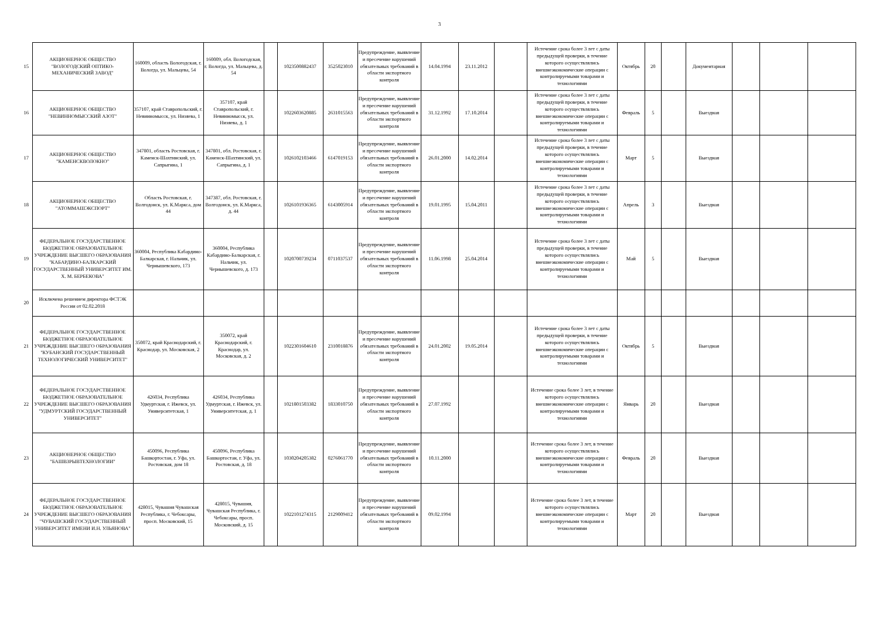3
| 15 | АКЦИОНЕРНОЕ ОБЩЕСТВО "ВОЛОГОДСКИЙ ОПТИКО-МЕХАНИЧЕСКИЙ ЗАВОД" | 160009, область Вологодская, г. Вологда, ул. Мальцева, 54 | 160009, обл. Вологодская, г. Вологда, ул. Мальцева, д. 54 | | 1023500882437 | 3525023010 | Предупреждение, выявление и пресечение нарушений обязательных требований в области экспортного контроля | 14.04.1994 | 23.11.2012 | | Истечение срока более 3 лет с даты предыдущей проверки, в течение которого осуществлялись внешнеэкономические операции с контролируемыми товарами и технологиями | Октябрь | 20 | | Документарная | | | |
| 16 | АКЦИОНЕРНОЕ ОБЩЕСТВО "НЕВИННОМЫССКИЙ АЗОТ" | 357107, край Ставропольский, г. Невинномысск, ул. Низяева, 1 | 357107, край Ставропольский, г. Невинномысск, ул. Низяева, д. 1 | | 1022603620885 | 2631015563 | Предупреждение, выявление и пресечение нарушений обязательных требований в области экспортного контроля | 31.12.1992 | 17.10.2014 | | Истечение срока более 3 лет с даты предыдущей проверки, в течение которого осуществлялись внешнеэкономические операции с контролируемыми товарами и технологиями | Февраль | 5 | | Выездная | | | |
| 17 | АКЦИОНЕРНОЕ ОБЩЕСТВО "КАМЕНСКВОЛОКНО" | 347801, область Ростовская, г. Каменск-Шахтинский, ул. Сапрыгина, 1 | 347801, обл. Ростовская, г. Каменск-Шахтинский, ул. Сапрыгина, д. 1 | | 1026102103466 | 6147019153 | Предупреждение, выявление и пресечение нарушений обязательных требований в области экспортного контроля | 26.01.2000 | 14.02.2014 | | Истечение срока более 3 лет с даты предыдущей проверки, в течение которого осуществлялись внешнеэкономические операции с контролируемыми товарами и технологиями | Март | 5 | | Выездная | | | |
| 18 | АКЦИОНЕРНОЕ ОБЩЕСТВО "АТОММАШЭКСПОРТ" | Область Ростовская, г. Волгодонск, ул. К.Маркса, дом 44 | 347387, обл. Ростовская, г. Волгодонск, ул. К.Маркса, д. 44 | | 1026101936365 | 6143005914 | Предупреждение, выявление и пресечение нарушений обязательных требований в области экспортного контроля | 19.01.1995 | 15.04.2011 | | Истечение срока более 3 лет с даты предыдущей проверки, в течение которого осуществлялись внешнеэкономические операции с контролируемыми товарами и технологиями | Апрель | 3 | | Выездная | | | |
| 19 | ФЕДЕРАЛЬНОЕ ГОСУДАРСТВЕННОЕ БЮДЖЕТНОЕ ОБРАЗОВАТЕЛЬНОЕ УЧРЕЖДЕНИЕ ВЫСШЕГО ОБРАЗОВАНИЯ "КАБАРДИНО-БАЛКАРСКИЙ ГОСУДАРСТВЕННЫЙ УНИВЕРСИТЕТ ИМ. Х. М. БЕРБЕКОВА" | 360004, Республика Кабардино-Балкарская, г. Нальчик, ул. Чернышевского, 173 | 360004, Республика Кабардино-Балкарская, г. Нальчик, ул. Чернышевского, д. 173 | | 1020700739234 | 0711037537 | Предупреждение, выявление и пресечение нарушений обязательных требований в области экспортного контроля | 11.06.1998 | 25.04.2014 | | Истечение срока более 3 лет с даты предыдущей проверки, в течение которого осуществлялись внешнеэкономические операции с контролируемыми товарами и технологиями | Май | 5 | | Выездная | | | |
| 20 | Исключена решением директора ФСТЭК России от 02.02.2018 | | | | | | | | | | | | | | | | | |
| 21 | ФЕДЕРАЛЬНОЕ ГОСУДАРСТВЕННОЕ БЮДЖЕТНОЕ ОБРАЗОВАТЕЛЬНОЕ УЧРЕЖДЕНИЕ ВЫСШЕГО ОБРАЗОВАНИЯ "КУБАНСКИЙ ГОСУДАРСТВЕННЫЙ ТЕХНОЛОГИЧЕСКИЙ УНИВЕРСИТЕТ" | 350072, край Краснодарский, г. Краснодар, ул. Московская, 2 | 350072, край Краснодарский, г. Краснодар, ул. Московская, д. 2 | | 1022301604610 | 2310018876 | Предупреждение, выявление и пресечение нарушений обязательных требований в области экспортного контроля | 24.01.2002 | 19.05.2014 | | Истечение срока более 3 лет с даты предыдущей проверки, в течение которого осуществлялись внешнеэкономические операции с контролируемыми товарами и технологиями | Октябрь | 5 | | Выездная | | | |
| 22 | ФЕДЕРАЛЬНОЕ ГОСУДАРСТВЕННОЕ БЮДЖЕТНОЕ ОБРАЗОВАТЕЛЬНОЕ УЧРЕЖДЕНИЕ ВЫСШЕГО ОБРАЗОВАНИЯ "УДМУРТСКИЙ ГОСУДАРСТВЕННЫЙ УНИВЕРСИТЕТ" | 426034, Республика Удмуртская, г. Ижевск, ул. Университетская, 1 | 426034, Республика Удмуртская, г. Ижевск, ул. Университетская, д. 1 | | 1021801503382 | 1833010750 | Предупреждение, выявление и пресечение нарушений обязательных требований в области экспортного контроля | 27.07.1992 | | | Истечение срока более 3 лет, в течение которого осуществлялись внешнеэкономические операции с контролируемыми товарами и технологиями | Январь | 20 | | Выездная | | | |
| 23 | АКЦИОНЕРНОЕ ОБЩЕСТВО "БАШВЗРЫВТЕХНОЛОГИИ" | 450096, Республика Башкортостан, г. Уфа, ул. Ростовская, дом 18 | 450096, Республика Башкортостан, г. Уфа, ул. Ростовская, д. 18 | | 1030204205382 | 0276061770 | Предупреждение, выявление и пресечение нарушений обязательных требований в области экспортного контроля | 10.11.2000 | | | Истечение срока более 3 лет, в течение которого осуществлялись внешнеэкономические операции с контролируемыми товарами и технологиями | Февраль | 20 | | Выездная | | | |
| 24 | ФЕДЕРАЛЬНОЕ ГОСУДАРСТВЕННОЕ БЮДЖЕТНОЕ ОБРАЗОВАТЕЛЬНОЕ УЧРЕЖДЕНИЕ ВЫСШЕГО ОБРАЗОВАНИЯ "ЧУВАШСКИЙ ГОСУДАРСТВЕННЫЙ УНИВЕРСИТЕТ ИМЕНИ И.Н. УЛЬЯНОВА" | 428015, Чувашия Чувашская Республика, г. Чебоксары, просп. Московский, 15 | 428015, Чувашия, Чувашская Республика, г. Чебоксары, просп. Московский, д. 15 | | 1022101274315 | 2129009412 | Предупреждение, выявление и пресечение нарушений обязательных требований в области экспортного контроля | 09.02.1994 | | | Истечение срока более 3 лет, в течение которого осуществлялись внешнеэкономические операции с контролируемыми товарами и технологиями | Март | 20 | | Выездная | | | |